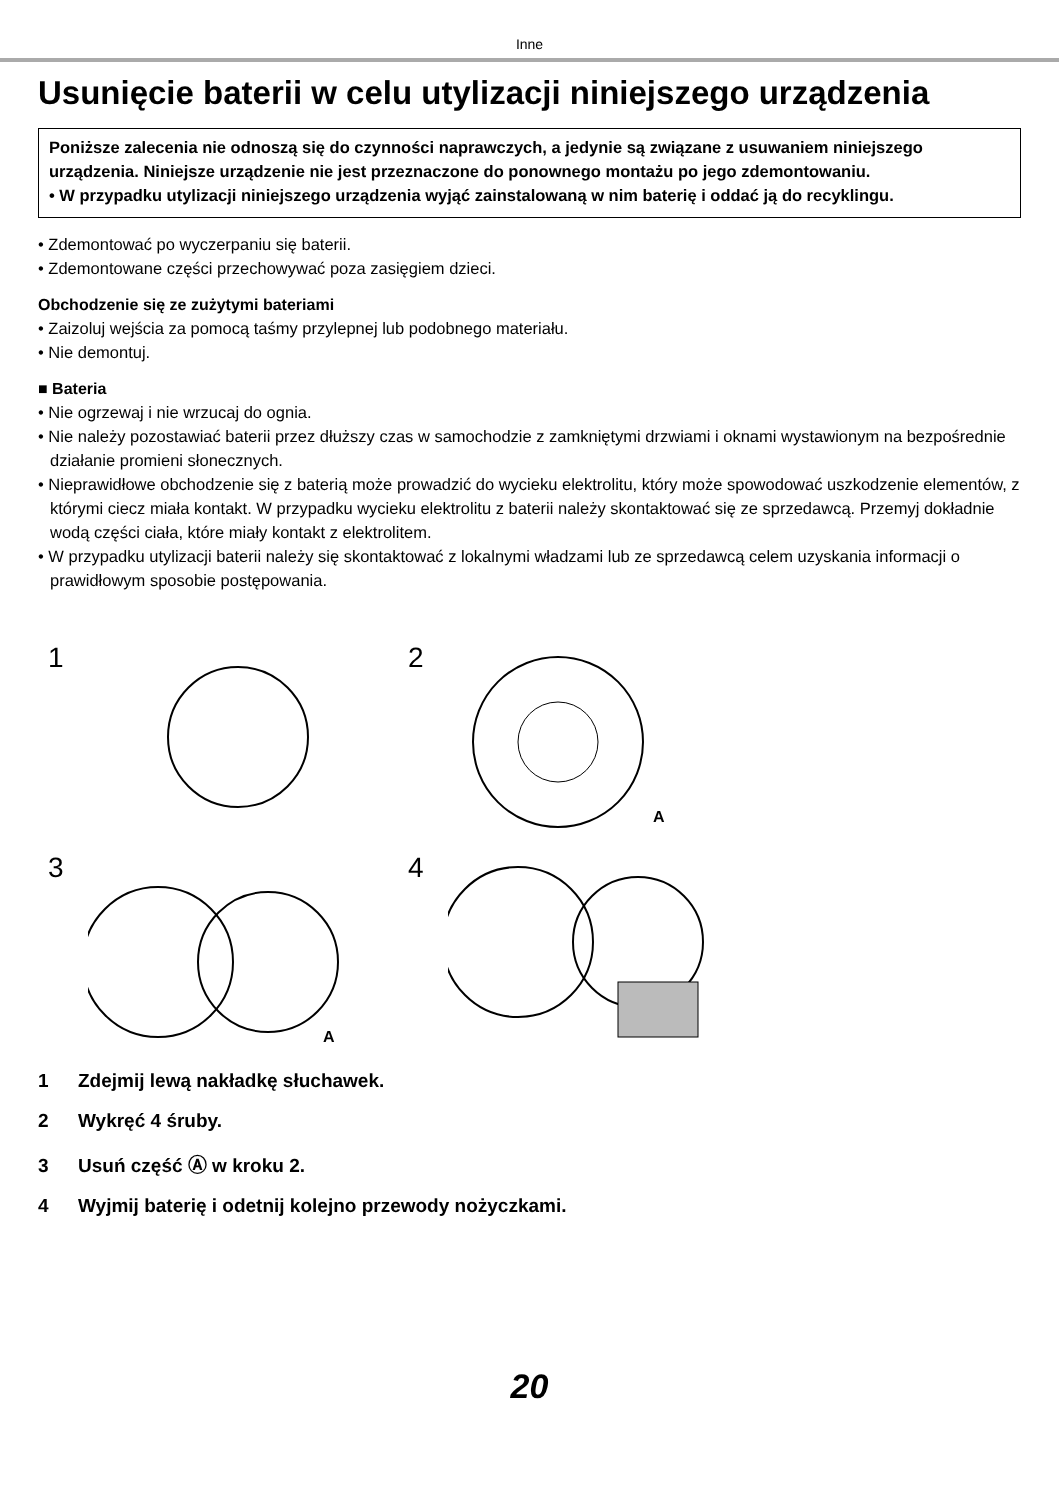Inne
Usunięcie baterii w celu utylizacji niniejszego urządzenia
Poniższe zalecenia nie odnoszą się do czynności naprawczych, a jedynie są związane z usuwaniem niniejszego urządzenia. Niniejsze urządzenie nie jest przeznaczone do ponownego montażu po jego zdemontowaniu.
• W przypadku utylizacji niniejszego urządzenia wyjąć zainstalowaną w nim baterię i oddać ją do recyklingu.
• Zdemontować po wyczerpaniu się baterii.
• Zdemontowane części przechowywać poza zasięgiem dzieci.
Obchodzenie się ze zużytymi bateriami
• Zaizoluj wejścia za pomocą taśmy przylepnej lub podobnego materiału.
• Nie demontuj.
■ Bateria
• Nie ogrzewaj i nie wrzucaj do ognia.
• Nie należy pozostawiać baterii przez dłuższy czas w samochodzie z zamkniętymi drzwiami i oknami wystawionym na bezpośrednie działanie promieni słonecznych.
• Nieprawidłowe obchodzenie się z baterią może prowadzić do wycieku elektrolitu, który może spowodować uszkodzenie elementów, z którymi ciecz miała kontakt. W przypadku wycieku elektrolitu z baterii należy skontaktować się ze sprzedawcą. Przemyj dokładnie wodą części ciała, które miały kontakt z elektrolitem.
• W przypadku utylizacji baterii należy się skontaktować z lokalnymi władzami lub ze sprzedawcą celem uzyskania informacji o prawidłowym sposobie postępowania.
1
2
A
3
A
4
1 Zdejmij lewą nakładkę słuchawek.
2 Wykręć 4 śruby.
3 Usuń część Ⓐ w kroku 2.
4 Wyjmij baterię i odetnij kolejno przewody nożyczkami.
20